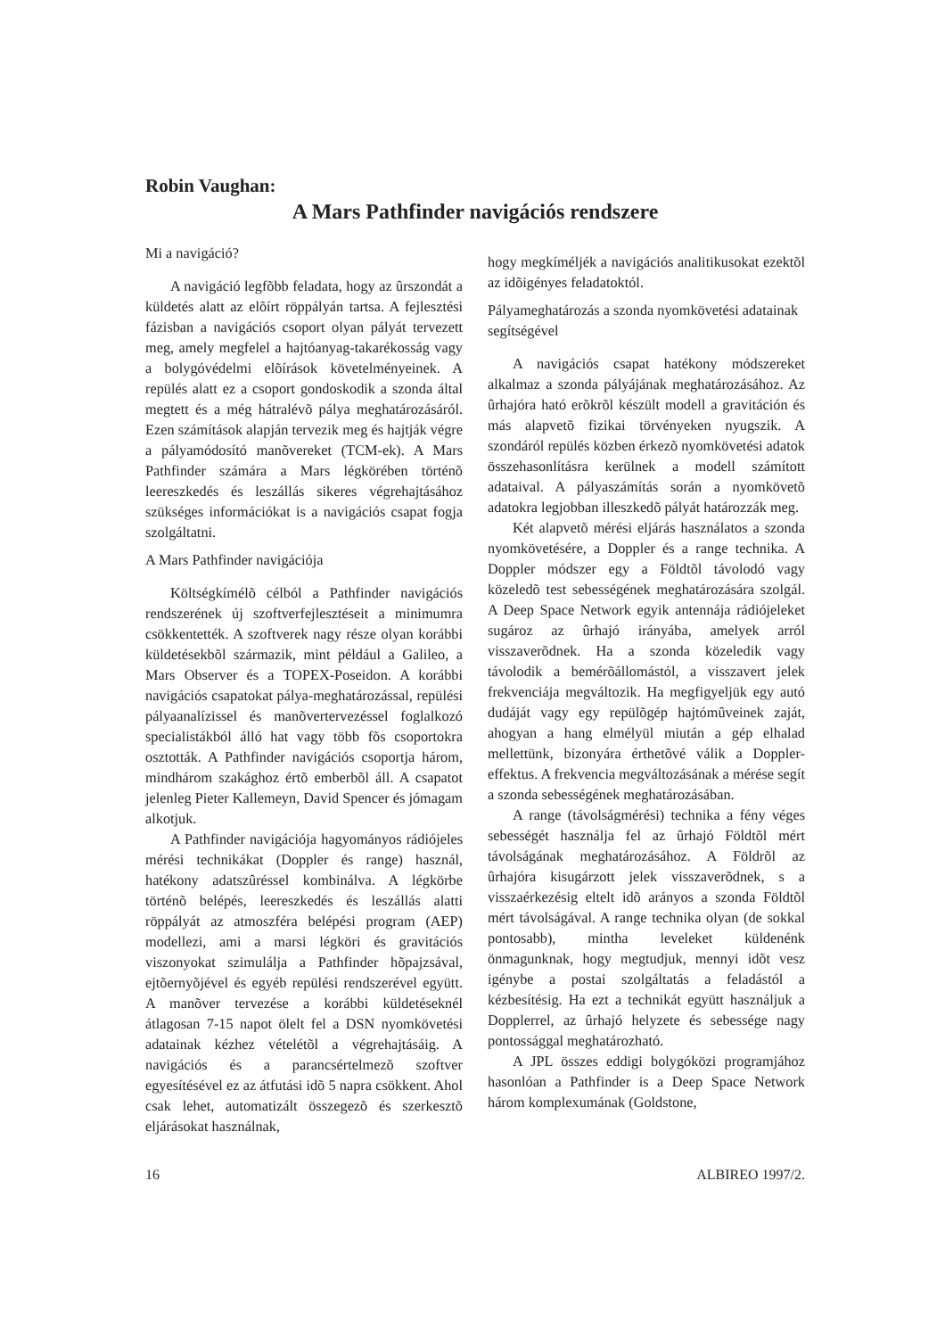Robin Vaughan:
A Mars Pathfinder navigációs rendszere
Mi a navigáció?
A navigáció legfõbb feladata, hogy az ûrszondát a küldetés alatt az elõírt röppályán tartsa. A fejlesztési fázisban a navigációs csoport olyan pályát tervezett meg, amely megfelel a hajtóanyag-takarékosság vagy a bolygóvédelmi elõírások követelményeinek. A repülés alatt ez a csoport gondoskodik a szonda által megtett és a még hátralévõ pálya meghatározásáról. Ezen számítások alapján tervezik meg és hajtják végre a pályamódosító manõvereket (TCM-ek). A Mars Pathfinder számára a Mars légkörében történõ leereszkedés és leszállás sikeres végrehajtásához szükséges információkat is a navigációs csapat fogja szolgáltatni.
A Mars Pathfinder navigációja
Költségkímélõ célból a Pathfinder navigációs rendszerének új szoftverfejlesztéseit a minimumra csökkentették. A szoftverek nagy része olyan korábbi küldetésekbõl származik, mint például a Galileo, a Mars Observer és a TOPEX-Poseidon. A korábbi navigációs csapatokat pálya-meghatározással, repülési pályaanalízissel és manõvertervezéssel foglalkozó specialistákból álló hat vagy több fõs csoportokra osztották. A Pathfinder navigációs csoportja három, mindhárom szakághoz értõ emberbõl áll. A csapatot jelenleg Pieter Kallemeyn, David Spencer és jómagam alkotjuk.
A Pathfinder navigációja hagyományos rádiójeles mérési technikákat (Doppler és range) használ, hatékony adatszûréssel kombinálva. A légkörbe történõ belépés, leereszkedés és leszállás alatti röppályát az atmoszféra belépési program (AEP) modellezi, ami a marsi légköri és gravitációs viszonyokat szimulálja a Pathfinder hõpajzsával, ejtõernyõjével és egyéb repülési rendszerével együtt. A manõver tervezése a korábbi küldetéseknél átlagosan 7-15 napot ölelt fel a DSN nyomkövetési adatainak kézhez vételétõl a végrehajtásáig. A navigációs és a parancsértelmezõ szoftver egyesítésével ez az átfutási idõ 5 napra csökkent. Ahol csak lehet, automatizált összegezõ és szerkesztõ eljárásokat használnak,
hogy megkíméljék a navigációs analitikusokat ezektõl az idõigényes feladatoktól.
Pályameghatározás a szonda nyomkövetési adatainak segítségével
A navigációs csapat hatékony módszereket alkalmaz a szonda pályájának meghatározásához. Az ûrhajóra ható erõkrõl készült modell a gravitáción és más alapvetõ fizikai törvényeken nyugszik. A szondáról repülés közben érkezõ nyomkövetési adatok összehasonlításra kerülnek a modell számított adataival. A pályaszámítás során a nyomkövetõ adatokra legjobban illeszkedõ pályát határozzák meg.
Két alapvetõ mérési eljárás használatos a szonda nyomkövetésére, a Doppler és a range technika. A Doppler módszer egy a Földtõl távolodó vagy közeledõ test sebességének meghatározására szolgál. A Deep Space Network egyik antennája rádiójeleket sugároz az ûrhajó irányába, amelyek arról visszaverõdnek. Ha a szonda közeledik vagy távolodik a bemérõállomástól, a visszavert jelek frekvenciája megváltozik. Ha megfigyeljük egy autó dudáját vagy egy repülõgép hajtómûveinek zaját, ahogyan a hang elmélyül miután a gép elhalad mellettünk, bizonyára érthetõvé válik a Doppler-effektus. A frekvencia megváltozásának a mérése segít a szonda sebességének meghatározásában.
A range (távolságmérési) technika a fény véges sebességét használja fel az ûrhajó Földtõl mért távolságának meghatározásához. A Földrõl az ûrhajóra kisugárzott jelek visszaverõdnek, s a visszaérkezésig eltelt idõ arányos a szonda Földtõl mért távolságával. A range technika olyan (de sokkal pontosabb), mintha leveleket küldenénk önmagunknak, hogy megtudjuk, mennyi idõt vesz igénybe a postai szolgáltatás a feladástól a kézbesítésig. Ha ezt a technikát együtt használjuk a Dopplerrel, az ûrhajó helyzete és sebessége nagy pontossággal meghatározható.
A JPL összes eddigi bolygóközi programjához hasonlóan a Pathfinder is a Deep Space Network három komplexumának (Goldstone,
16 ALBIREO 1997/2.